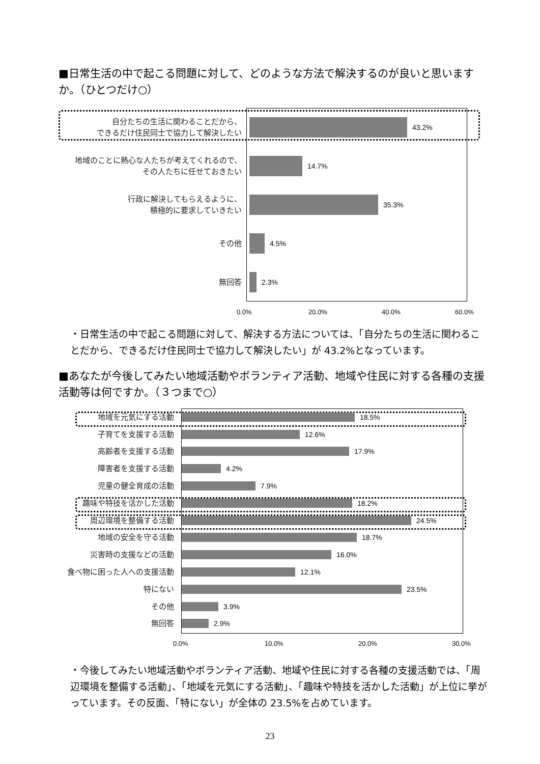■日常生活の中で起こる問題に対して、どのような方法で解決するのが良いと思いますか。（ひとつだけ○）
自分たちの生活に関わることだから、
できるだけ住民同士で協力して解決したい
43.2%
地域のことに熱心な人たちが考えてくれるので、
その人たちに任せておきたい
14.7%
行政に解決してもらえるように、
積極的に要求していきたい
35.3%
その他
4.5%
無回答
2.3%
0.0% 20.0% 40.0% 60.0%
・日常生活の中で起こる問題に対して、解決する方法については、「自分たちの生活に関わることだから、できるだけ住民同士で協力して解決したい」が 43.2%となっています。
■あなたが今後してみたい地域活動やボランティア活動、地域や住民に対する各種の支援活動等は何ですか。（３つまで○）
地域を元気にする活動
18.5%
子育てを支援する活動
12.6%
高齢者を支援する活動
17.9%
障害者を支援する活動
4.2%
児童の健全育成の活動
7.9%
趣味や特技を活かした活動
18.2%
周辺環境を整備する活動
24.5%
地域の安全を守る活動
18.7%
災害時の支援などの活動
16.0%
食べ物に困った人への支援活動
12.1%
特にない
23.5%
その他
3.9%
無回答
2.9%
0.0% 10.0% 20.0% 30.0%
・今後してみたい地域活動やボランティア活動、地域や住民に対する各種の支援活動では、「周辺環境を整備する活動」、「地域を元気にする活動」、「趣味や特技を活かした活動」が上位に挙がっています。その反面、「特にない」が全体の 23.5%を占めています。
23